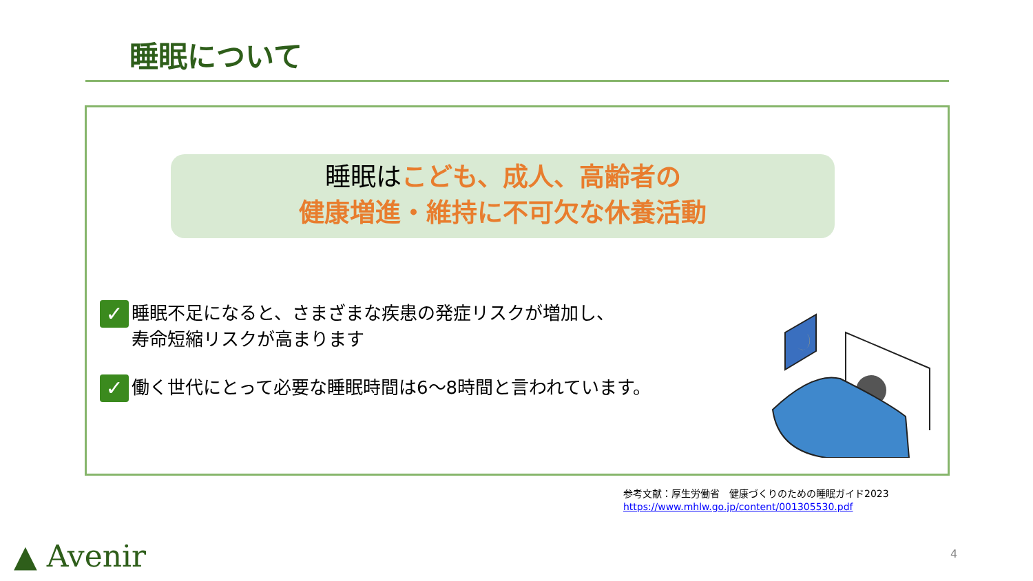睡眠について
睡眠はこども、成人、高齢者の
健康増進・維持に不可欠な休養活動
✓
睡眠不足になると、さまざまな疾患の発症リスクが増加し、
寿命短縮リスクが高まります
✓
働く世代にとって必要な睡眠時間は6～8時間と言われています。
参考文献：厚生労働省　健康づくりのための睡眠ガイド2023
https://www.mhlw.go.jp/content/001305530.pdf
▲ Avenir 4